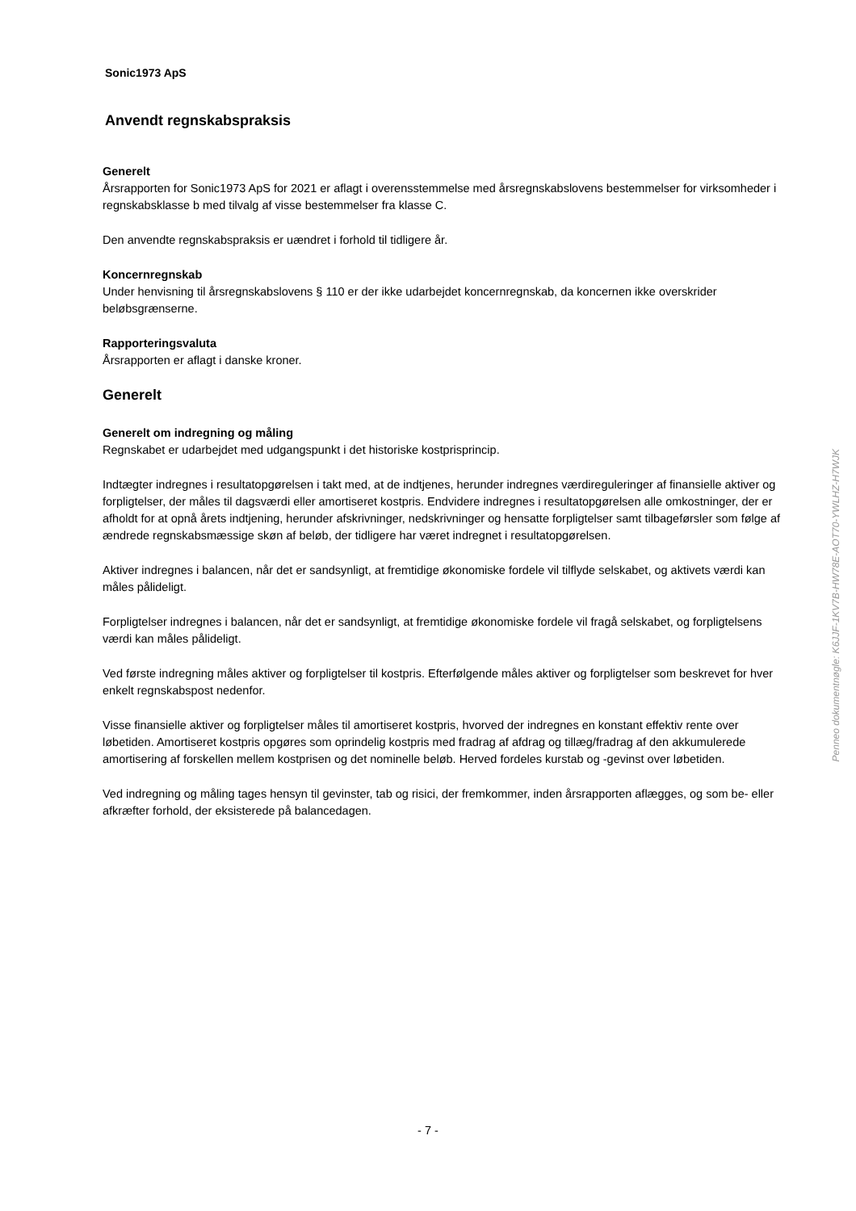Sonic1973 ApS
Anvendt regnskabspraksis
Generelt
Årsrapporten for Sonic1973 ApS for 2021 er aflagt i overensstemmelse med årsregnskabslovens bestemmelser for virksomheder i regnskabsklasse b med tilvalg af visse bestemmelser fra klasse C.
Den anvendte regnskabspraksis er uændret i forhold til tidligere år.
Koncernregnskab
Under henvisning til årsregnskabslovens § 110 er der ikke udarbejdet koncernregnskab, da koncernen ikke overskrider beløbsgrænserne.
Rapporteringsvaluta
Årsrapporten er aflagt i danske kroner.
Generelt
Generelt om indregning og måling
Regnskabet er udarbejdet med udgangspunkt i det historiske kostprisprincip.
Indtægter indregnes i resultatopgørelsen i takt med, at de indtjenes, herunder indregnes værdireguleringer af finansielle aktiver og forpligtelser, der måles til dagsværdi eller amortiseret kostpris. Endvidere indregnes i resultatopgørelsen alle omkostninger, der er afholdt for at opnå årets indtjening, herunder afskrivninger, nedskrivninger og hensatte forpligtelser samt tilbageførsler som følge af ændrede regnskabsmæssige skøn af beløb, der tidligere har været indregnet i resultatopgørelsen.
Aktiver indregnes i balancen, når det er sandsynligt, at fremtidige økonomiske fordele vil tilflyde selskabet, og aktivets værdi kan måles pålideligt.
Forpligtelser indregnes i balancen, når det er sandsynligt, at fremtidige økonomiske fordele vil fragå selskabet, og forpligtelsens værdi kan måles pålideligt.
Ved første indregning måles aktiver og forpligtelser til kostpris. Efterfølgende måles aktiver og forpligtelser som beskrevet for hver enkelt regnskabspost nedenfor.
Visse finansielle aktiver og forpligtelser måles til amortiseret kostpris, hvorved der indregnes en konstant effektiv rente over løbetiden. Amortiseret kostpris opgøres som oprindelig kostpris med fradrag af afdrag og tillæg/fradrag af den akkumulerede amortisering af forskellen mellem kostprisen og det nominelle beløb. Herved fordeles kurstab og -gevinst over løbetiden.
Ved indregning og måling tages hensyn til gevinster, tab og risici, der fremkommer, inden årsrapporten aflægges, og som be- eller afkræfter forhold, der eksisterede på balancedagen.
Penneo dokumentnøgle: K6JJF-1KV7B-HW78E-AOT70-YWLHZ-H7WJK
- 7 -